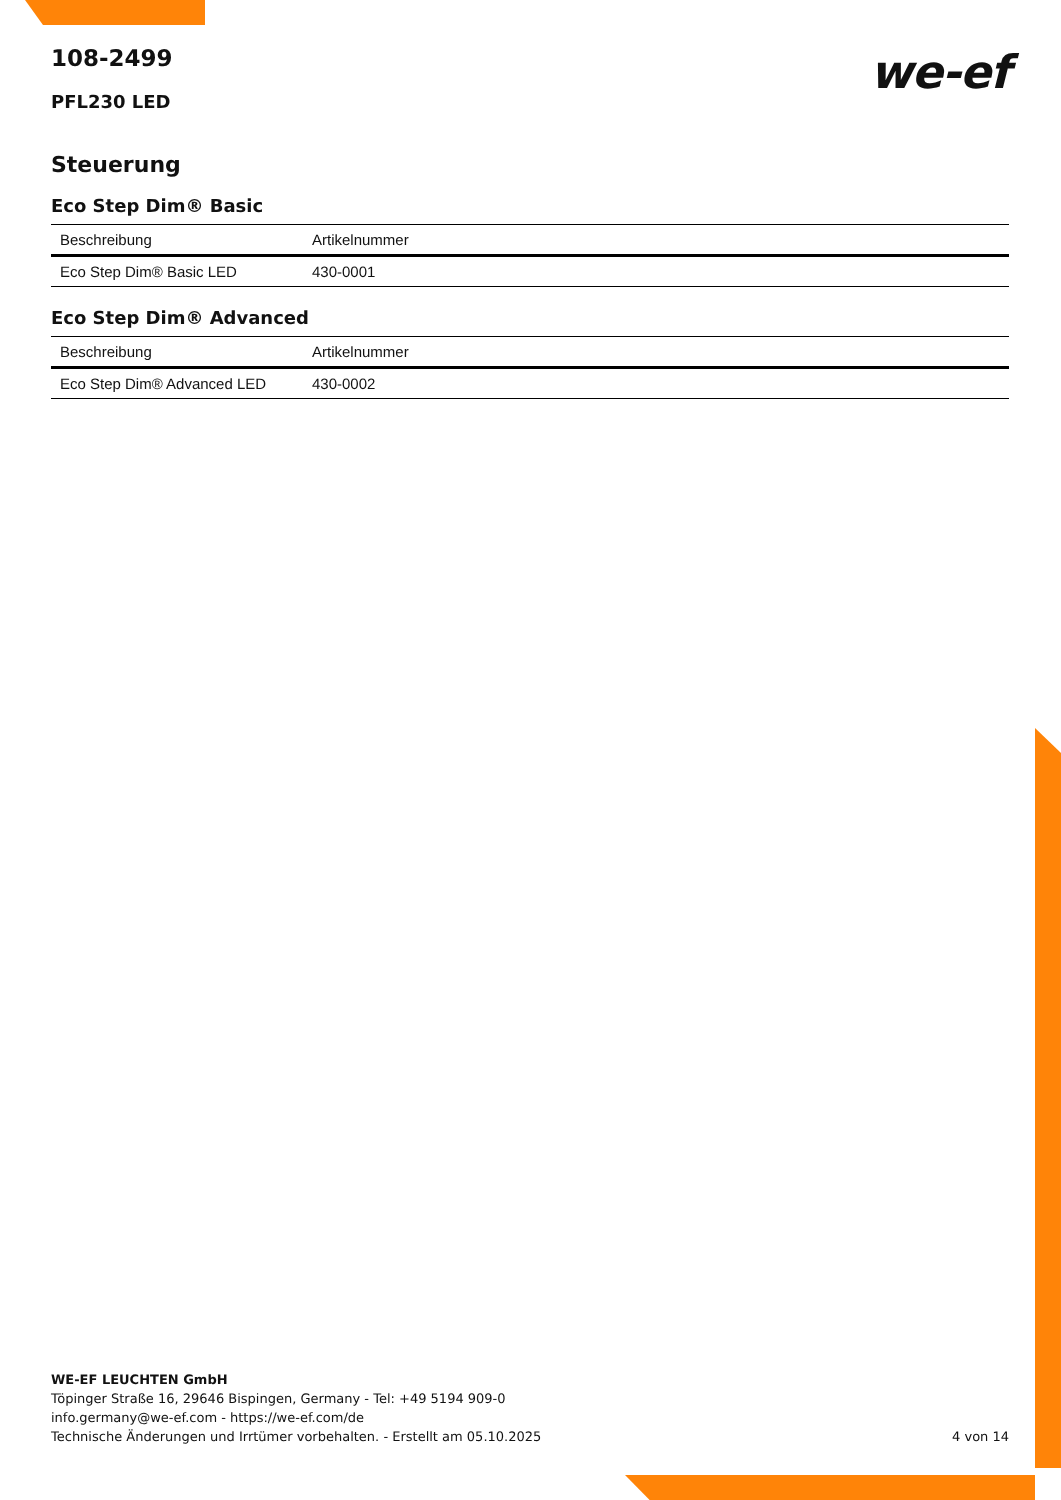we-ef
108-2499
PFL230 LED
Steuerung
Eco Step Dim® Basic
| Beschreibung | Artikelnummer |
| --- | --- |
| Eco Step Dim® Basic LED | 430-0001 |
Eco Step Dim® Advanced
| Beschreibung | Artikelnummer |
| --- | --- |
| Eco Step Dim® Advanced LED | 430-0002 |
WE-EF LEUCHTEN GmbH
Töpinger Straße 16, 29646 Bispingen, Germany - Tel: +49 5194 909-0
info.germany@we-ef.com - https://we-ef.com/de
Technische Änderungen und Irrtümer vorbehalten. - Erstellt am 05.10.2025 4 von 14